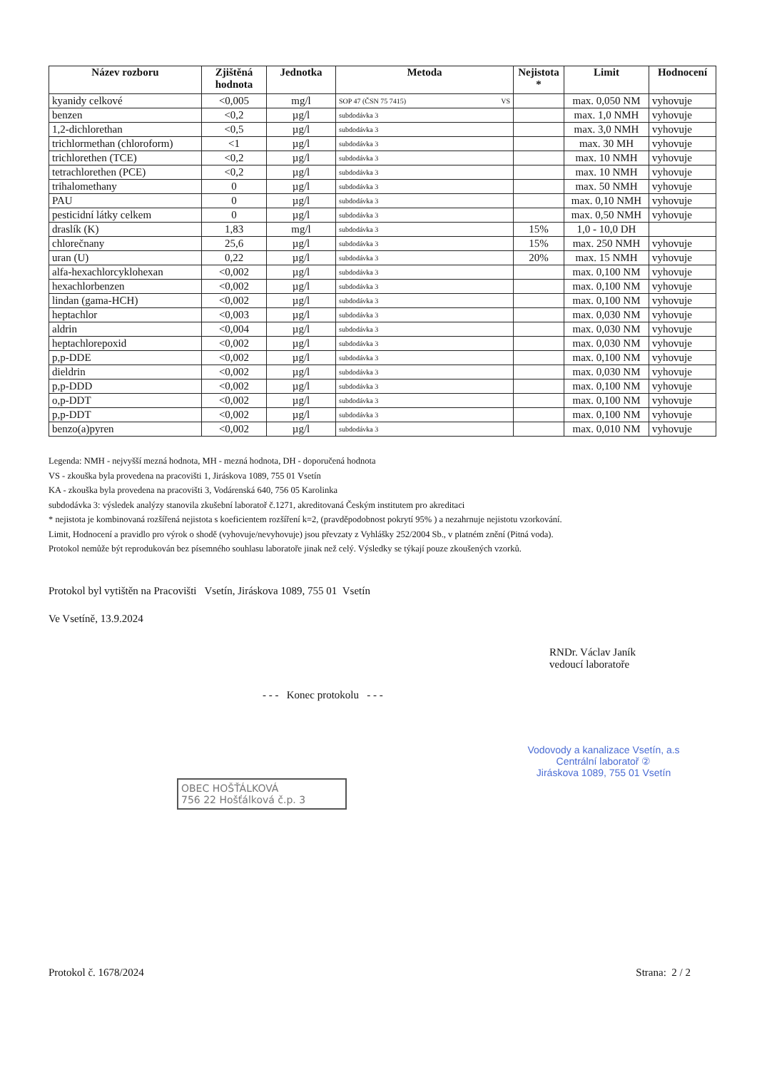| Název rozboru | Zjištěná hodnota | Jednotka | Metoda | Nejistota * | Limit | Hodnocení |
| --- | --- | --- | --- | --- | --- | --- |
| kyanidy celkové | <0,005 | mg/l | SOP 47 (ČSN 75 7415) VS | | max. 0,050 NM | vyhovuje |
| benzen | <0,2 | µg/l | subdodávka 3 | | max. 1,0 NMH | vyhovuje |
| 1,2-dichlorethan | <0,5 | µg/l | subdodávka 3 | | max. 3,0 NMH | vyhovuje |
| trichlormethan (chloroform) | <1 | µg/l | subdodávka 3 | | max. 30 MH | vyhovuje |
| trichlorethen (TCE) | <0,2 | µg/l | subdodávka 3 | | max. 10 NMH | vyhovuje |
| tetrachlorethen (PCE) | <0,2 | µg/l | subdodávka 3 | | max. 10 NMH | vyhovuje |
| trihalomethany | 0 | µg/l | subdodávka 3 | | max. 50 NMH | vyhovuje |
| PAU | 0 | µg/l | subdodávka 3 | | max. 0,10 NMH | vyhovuje |
| pesticidní látky celkem | 0 | µg/l | subdodávka 3 | | max. 0,50 NMH | vyhovuje |
| draslík (K) | 1,83 | mg/l | subdodávka 3 | 15% | 1,0 - 10,0 DH | |
| chlorečnany | 25,6 | µg/l | subdodávka 3 | 15% | max. 250 NMH | vyhovuje |
| uran (U) | 0,22 | µg/l | subdodávka 3 | 20% | max. 15 NMH | vyhovuje |
| alfa-hexachlorcyklohexan | <0,002 | µg/l | subdodávka 3 | | max. 0,100 NM | vyhovuje |
| hexachlorbenzen | <0,002 | µg/l | subdodávka 3 | | max. 0,100 NM | vyhovuje |
| lindan (gama-HCH) | <0,002 | µg/l | subdodávka 3 | | max. 0,100 NM | vyhovuje |
| heptachlor | <0,003 | µg/l | subdodávka 3 | | max. 0,030 NM | vyhovuje |
| aldrin | <0,004 | µg/l | subdodávka 3 | | max. 0,030 NM | vyhovuje |
| heptachlorepoxid | <0,002 | µg/l | subdodávka 3 | | max. 0,030 NM | vyhovuje |
| p,p-DDE | <0,002 | µg/l | subdodávka 3 | | max. 0,100 NM | vyhovuje |
| dieldrin | <0,002 | µg/l | subdodávka 3 | | max. 0,030 NM | vyhovuje |
| p,p-DDD | <0,002 | µg/l | subdodávka 3 | | max. 0,100 NM | vyhovuje |
| o,p-DDT | <0,002 | µg/l | subdodávka 3 | | max. 0,100 NM | vyhovuje |
| p,p-DDT | <0,002 | µg/l | subdodávka 3 | | max. 0,100 NM | vyhovuje |
| benzo(a)pyren | <0,002 | µg/l | subdodávka 3 | | max. 0,010 NM | vyhovuje |
Legenda: NMH - nejvyšší mezná hodnota, MH - mezná hodnota, DH - doporučená hodnota
VS - zkouška byla provedena na pracovišti 1, Jiráskova 1089, 755 01 Vsetín
KA - zkouška byla provedena na pracovišti 3, Vodárenská 640, 756 05 Karolinka
subdodávka 3: výsledek analýzy stanovila zkušební laboratoř č.1271, akreditovaná Českým institutem pro akreditaci
* nejistota je kombinovaná rozšířená nejistota s koeficientem rozšíření k=2, (pravděpodobnost pokrytí 95% ) a nezahrnuje nejistotu vzorkování.
Limit, Hodnocení a pravidlo pro výrok o shodě (vyhovuje/nevyhovuje) jsou převzaty z Vyhlášky 252/2004 Sb., v platném znění (Pitná voda).
Protokol nemůže být reprodukován bez písemného souhlasu laboratoře jinak než celý. Výsledky se týkají pouze zkoušených vzorků.
Protokol byl vytištěn na Pracovišti Vsetín, Jiráskova 1089, 755 01 Vsetín
Ve Vsetíně, 13.9.2024
- - - Konec protokolu - - -
RNDr. Václav Janík
vedoucí laboratoře
Vodovody a kanalizace Vsetín, a.s
Centrální laboratoř ②
Jiráskova 1089, 755 01 Vsetín
OBEC HOŠŤÁLKOVÁ
756 22 Hošťálková č.p. 3
Protokol č. 1678/2024 Strana: 2 / 2